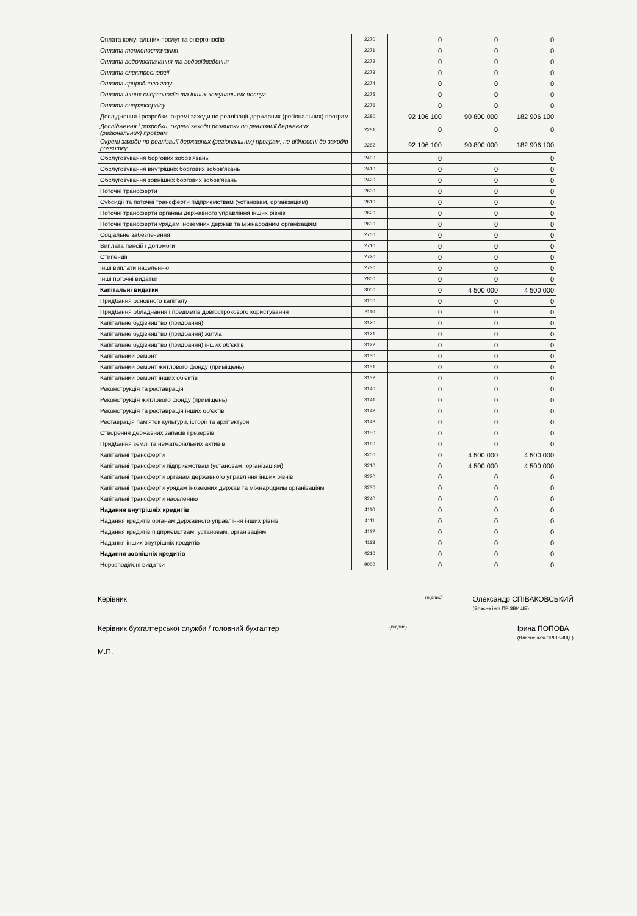| Оплата комунальних послуг та енергоносіїв | 2270 | 0 | 0 | 0 |
| Оплата теплопостачання | 2271 | 0 | 0 | 0 |
| Оплата водопостачання та водовідведення | 2272 | 0 | 0 | 0 |
| Оплата електроенергії | 2273 | 0 | 0 | 0 |
| Оплата природного газу | 2274 | 0 | 0 | 0 |
| Оплата інших енергоносіїв та інших комунальних послуг | 2275 | 0 | 0 | 0 |
| Оплата енергосервісу | 2276 | 0 | 0 | 0 |
| Дослідження і розробки, окремі заходи по реалізації державних (регіональних) програм | 2280 | 92 106 100 | 90 800 000 | 182 906 100 |
| Дослідження і розробки, окремі заходи розвитку по реалізації державних (регіональних) програм | 2281 | 0 | 0 | 0 |
| Окремі заходи по реалізації державних (регіональних) програм, не віднесені до заходів розвитку | 2282 | 92 106 100 | 90 800 000 | 182 906 100 |
| Обслуговування боргових зобов'язань | 2400 | 0 | | 0 |
| Обслуговування внутрішніх боргових зобов'язань | 2410 | 0 | 0 | 0 |
| Обслуговування зовнішніх боргових зобов'язань | 2420 | 0 | 0 | 0 |
| Поточні трансферти | 2600 | 0 | 0 | 0 |
| Субсидії та поточні трансферти підприємствам (установам, організаціям) | 2610 | 0 | 0 | 0 |
| Поточні трансферти органам державного управління інших рівнів | 2620 | 0 | 0 | 0 |
| Поточні трансферти урядам іноземних держав та міжнародним організаціям | 2630 | 0 | 0 | 0 |
| Соціальне забезпечення | 2700 | 0 | 0 | 0 |
| Виплата пенсій і допомоги | 2710 | 0 | 0 | 0 |
| Стипендії | 2720 | 0 | 0 | 0 |
| Інші виплати населенню | 2730 | 0 | 0 | 0 |
| Інші поточні видатки | 2800 | 0 | 0 | 0 |
| Капітальні видатки | 3000 | 0 | 4 500 000 | 4 500 000 |
| Придбання основного капіталу | 3100 | 0 | 0 | 0 |
| Придбання обладнання і предметів довгострокового користування | 3110 | 0 | 0 | 0 |
| Капітальне будівництво (придбання) | 3120 | 0 | 0 | 0 |
| Капітальне будівництво (придбання) житла | 3121 | 0 | 0 | 0 |
| Капітальне будівництво (придбання) інших об'єктів | 3122 | 0 | 0 | 0 |
| Капітальний ремонт | 3130 | 0 | 0 | 0 |
| Капітальний ремонт житлового фонду (приміщень) | 3131 | 0 | 0 | 0 |
| Капітальний ремонт інших об'єктів | 3132 | 0 | 0 | 0 |
| Реконструкція та реставрація | 3140 | 0 | 0 | 0 |
| Реконструкція житлового фонду (приміщень) | 3141 | 0 | 0 | 0 |
| Реконструкція та реставрація інших об'єктів | 3142 | 0 | 0 | 0 |
| Реставрація пам'яток культури, історії та архітектури | 3143 | 0 | 0 | 0 |
| Створення державних запасів і резервів | 3150 | 0 | 0 | 0 |
| Придбання землі та нематеріальних активів | 3160 | 0 | 0 | 0 |
| Капітальні трансферти | 3200 | 0 | 4 500 000 | 4 500 000 |
| Капітальні трансферти підприємствам (установам, організаціям) | 3210 | 0 | 4 500 000 | 4 500 000 |
| Капітальні трансферти органам державного управління інших рівнів | 3220 | 0 | 0 | 0 |
| Капітальні трансферти урядам іноземних держав та міжнародним організаціям | 3230 | 0 | 0 | 0 |
| Капітальні трансферти населенню | 3240 | 0 | 0 | 0 |
| Надання внутрішніх кредитів | 4110 | 0 | 0 | 0 |
| Надання кредитів органам державного управління інших рівнів | 4111 | 0 | 0 | 0 |
| Надання кредитів підприємствам, установам, організаціям | 4112 | 0 | 0 | 0 |
| Надання інших внутрішніх кредитів | 4113 | 0 | 0 | 0 |
| Надання зовнішніх кредитів | 4210 | 0 | 0 | 0 |
| Нерозподілені видатки | 9000 | 0 | 0 | 0 |
Керівник (підпис) Олександр СПІВАКОВСЬКИЙ
(Власне ім'я ПРІЗВИЩЕ)
Керівник бухгалтерської служби / головний бухгалтер (підпис) Ірина ПОПОВА
(Власне ім'я ПРІЗВИЩЕ)
М.П.